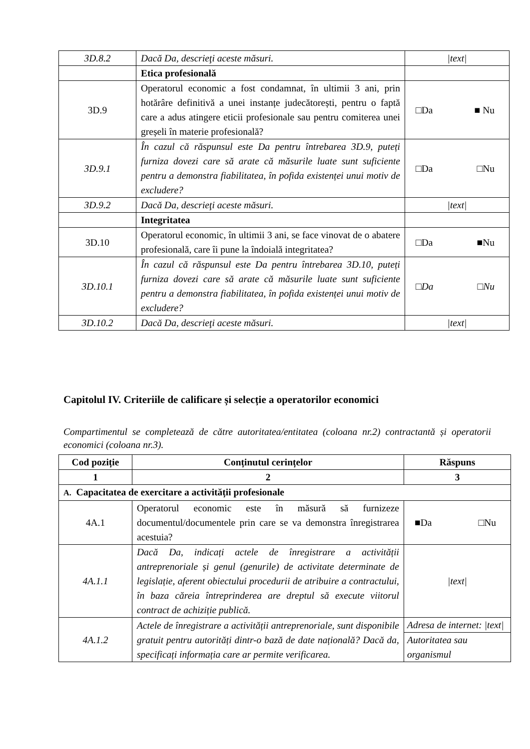| 3D.8.2 | Dacă Da, descrieţi aceste măsuri. | /text/ |
| | Etica profesională | |
| 3D.9 | Operatorul economic a fost condamnat, în ultimii 3 ani, prin hotărâre definitivă a unei instanțe judecătorești, pentru o faptă care a adus atingere eticii profesionale sau pentru comiterea unei greșeli în materie profesională? | □Da ■ Nu |
| 3D.9.1 | În cazul că răspunsul este Da pentru întrebarea 3D.9, puteți furniza dovezi care să arate că măsurile luate sunt suficiente pentru a demonstra fiabilitatea, în pofida existenței unui motiv de excludere? | □Da □Nu |
| 3D.9.2 | Dacă Da, descrieţi aceste măsuri. | /text/ |
| | Integritatea | |
| 3D.10 | Operatorul economic, în ultimii 3 ani, se face vinovat de o abatere profesională, care îi pune la îndoială integritatea? | □Da ■Nu |
| 3D.10.1 | În cazul că răspunsul este Da pentru întrebarea 3D.10, puteți furniza dovezi care să arate că măsurile luate sunt suficiente pentru a demonstra fiabilitatea, în pofida existenței unui motiv de excludere? | □ Da □ Nu |
| 3D.10.2 | Dacă Da, descrieţi aceste măsuri. | /text/ |
Capitolul IV. Criteriile de calificare și selecție a operatorilor economici
Compartimentul se completează de către autoritatea/entitatea (coloana nr.2) contractantă și operatorii economici (coloana nr.3).
| Cod poziție | Conținutul cerințelor | Răspuns |
| --- | --- | --- |
| 1 | 2 | 3 |
| A. Capacitatea de exercitare a activității profesionale | | |
| 4A.1 | Operatorul economic este în măsură să furnizeze documentul/documentele prin care se va demonstra înregistrarea acestuia? | ■Da □Nu |
| 4A.1.1 | Dacă Da, indicați actele de înregistrare a activității antreprenoriale și genul (genurile) de activitate determinate de legislație, aferent obiectului procedurii de atribuire a contractului, în baza căreia întreprinderea are dreptul să execute viitorul contract de achiziție publică. | /text/ |
| 4A.1.2 | Actele de înregistrare a activității antreprenoriale, sunt disponibile gratuit pentru autorități dintr-o bază de date națională? Dacă da, specificați informația care ar permite verificarea. | Adresa de internet: /text/ |
| | | Autoritatea sau organismul |